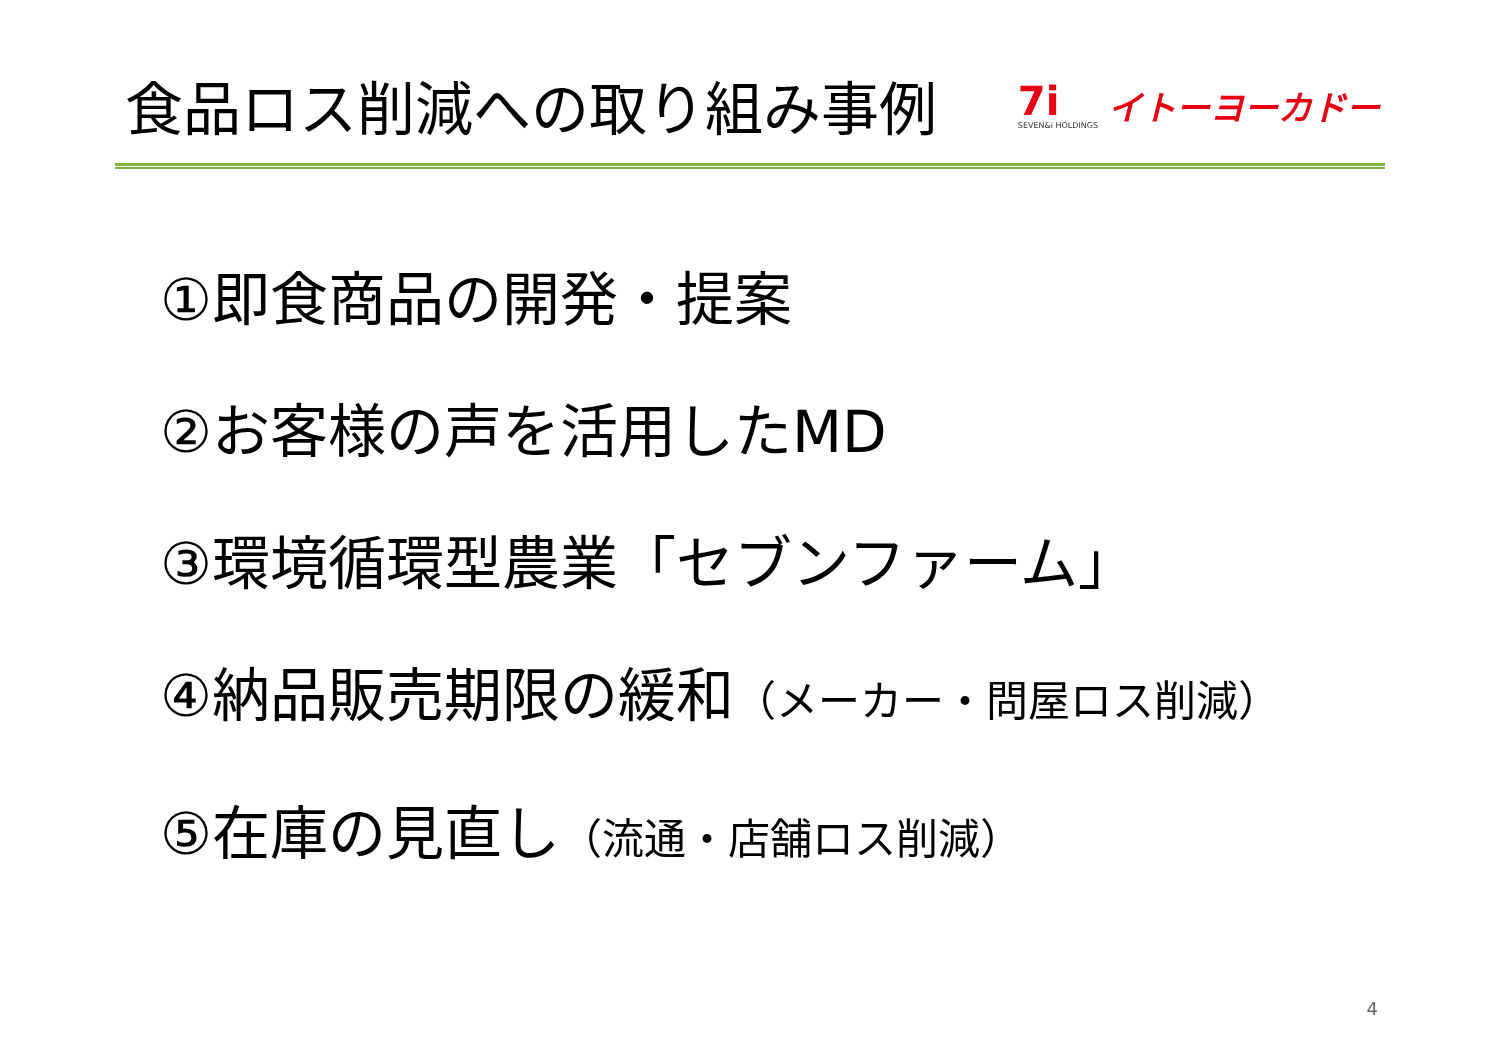食品ロス削減への取り組み事例
7i
SEVEN&i HOLDINGS
イトーヨーカドー
①即食商品の開発・提案
②お客様の声を活用したMD
③環境循環型農業「セブンファーム」
④納品販売期限の緩和（メーカー・問屋ロス削減）
⑤在庫の見直し（流通・店舗ロス削減）
4